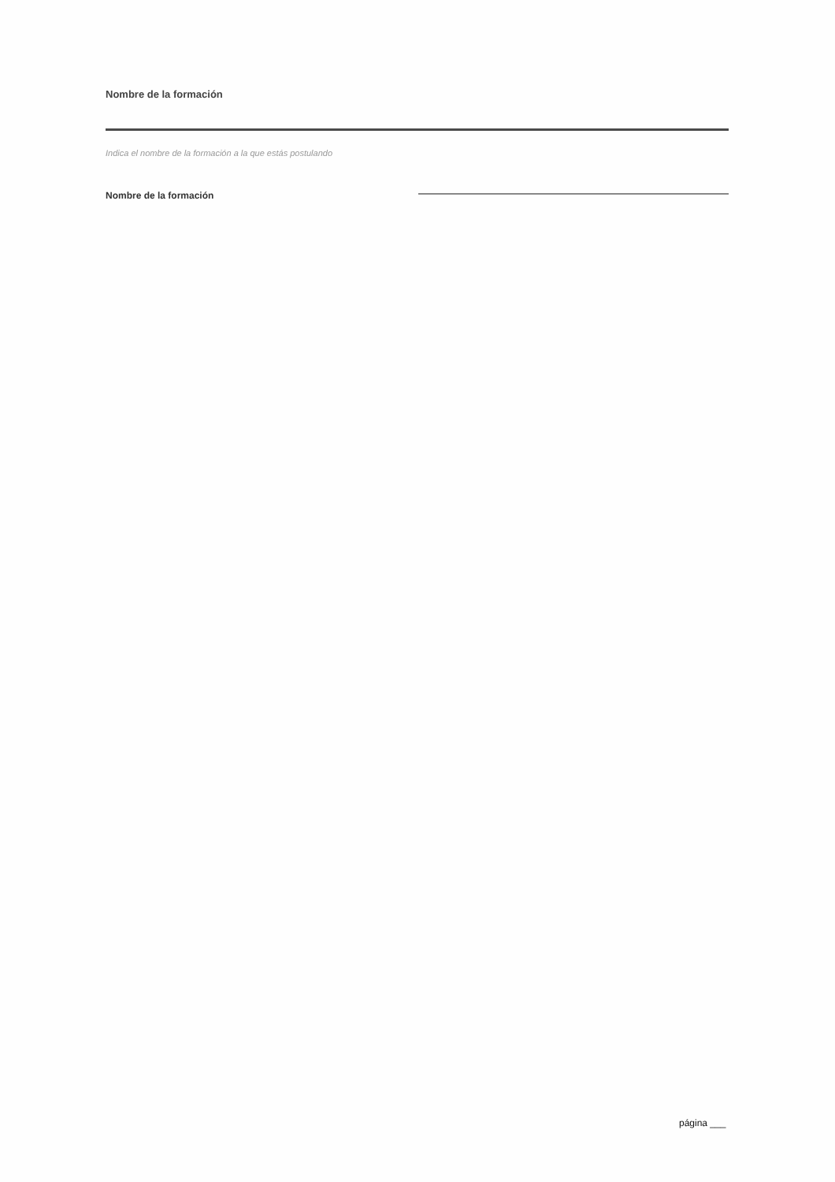Nombre de la formación
Indica el nombre de la formación a la que estás postulando
Nombre de la formación
página ___